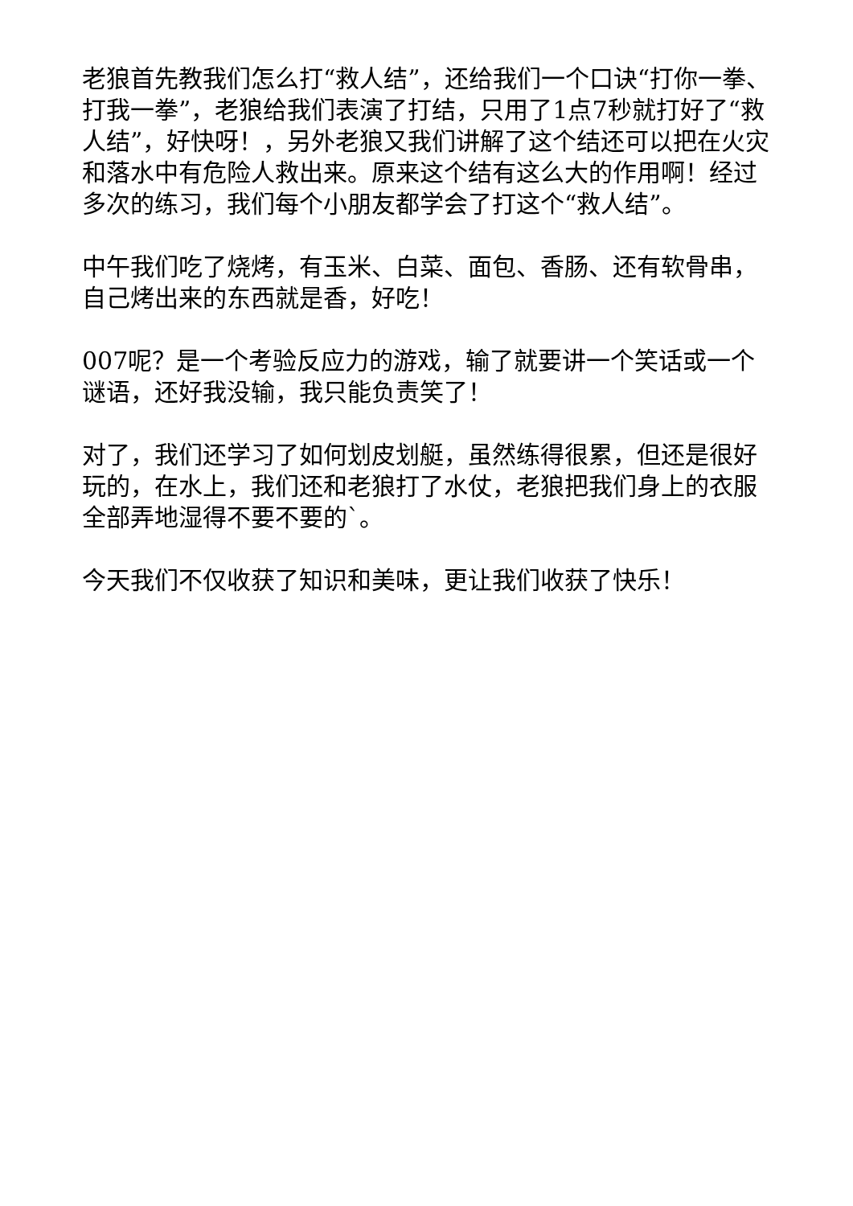老狼首先教我们怎么打“救人结”，还给我们一个口诀“打你一拳、打我一拳”，老狼给我们表演了打结，只用了1点7秒就打好了“救人结”，好快呀！，另外老狼又我们讲解了这个结还可以把在火灾和落水中有危险人救出来。原来这个结有这么大的作用啊！经过多次的练习，我们每个小朋友都学会了打这个“救人结”。
中午我们吃了烧烤，有玉米、白菜、面包、香肠、还有软骨串，自己烤出来的东西就是香，好吃！
007呢？是一个考验反应力的游戏，输了就要讲一个笑话或一个谜语，还好我没输，我只能负责笑了！
对了，我们还学习了如何划皮划艇，虽然练得很累，但还是很好玩的，在水上，我们还和老狼打了水仗，老狼把我们身上的衣服全部弄地湿得不要不要的`。
今天我们不仅收获了知识和美味，更让我们收获了快乐！